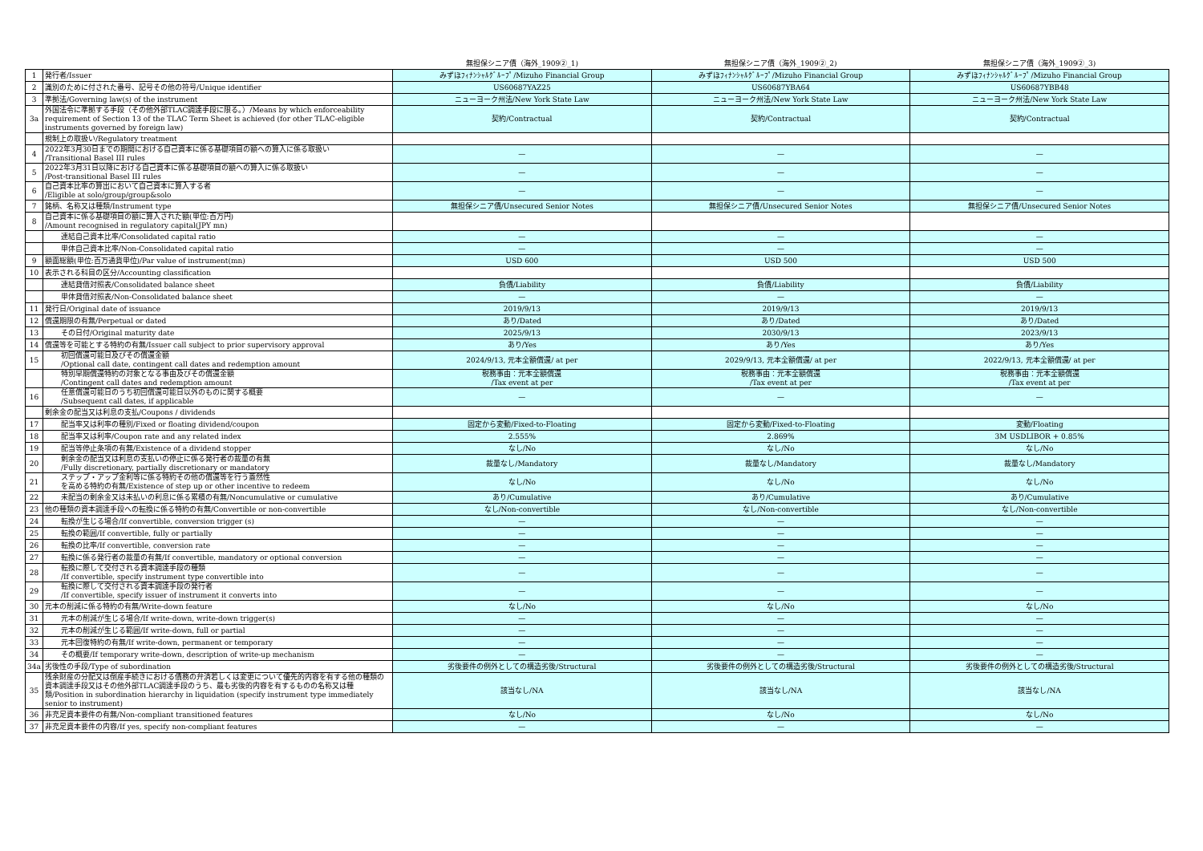| | | 無担保シニア債（海外_1909②_1) | 無担保シニア債（海外_1909②_2) | 無担保シニア債（海外_1909②_3) |
| --- | --- | --- | --- | --- |
| 1 | 発行者/Issuer | みずほﾌｨﾅﾝｼｬﾙｸﾞﾙｰﾌﾟ/Mizuho Financial Group | みずほﾌｨﾅﾝｼｬﾙｸﾞﾙｰﾌﾟ/Mizuho Financial Group | みずほﾌｨﾅﾝｼｬﾙｸﾞﾙｰﾌﾟ/Mizuho Financial Group |
| 2 | 識別のために付された番号、記号その他の符号/Unique identifier | US60687YAZ25 | US60687YBA64 | US60687YBB48 |
| 3 | 準拠法/Governing law(s) of the instrument | ニューヨーク州法/New York State Law | ニューヨーク州法/New York State Law | ニューヨーク州法/New York State Law |
| 3a | 外国法令に準拠する手段（その他外部TLAC調達手段に限る。）/Means by which enforceability requirement of Section 13 of the TLAC Term Sheet is achieved (for other TLAC-eligible instruments governed by foreign law) | 契約/Contractual | 契約/Contractual | 契約/Contractual |
| | 規制上の取扱い/Regulatory treatment | | | |
| 4 | 2022年3月30日までの期間における自己資本に係る基礎項目の額への算入に係る取扱い /Transitional Basel III rules | — | — | — |
| 5 | 2022年3月31日以降における自己資本に係る基礎項目の額への算入に係る取扱い /Post-transitional Basel III rules | — | — | — |
| 6 | 自己資本比率の算出において自己資本に算入する者 /Eligible at solo/group/group&solo | — | — | — |
| 7 | 銘柄、名称又は種類/Instrument type | 無担保シニア債/Unsecured Senior Notes | 無担保シニア債/Unsecured Senior Notes | 無担保シニア債/Unsecured Senior Notes |
| 8 | 自己資本に係る基礎項目の額に算入された額(単位:百万円) /Amount recognised in regulatory capital(JPY mn) | | | |
| | 連結自己資本比率/Consolidated capital ratio | — | — | — |
| | 単体自己資本比率/Non-Consolidated capital ratio | — | — | — |
| 9 | 額面総額(単位:百万通貨単位)/Par value of instrument(mn) | USD 600 | USD 500 | USD 500 |
| 10 | 表示される科目の区分/Accounting classification | | | |
| | 連結貸借対照表/Consolidated balance sheet | 負債/Liability | 負債/Liability | 負債/Liability |
| | 単体貸借対照表/Non-Consolidated balance sheet | — | — | — |
| 11 | 発行日/Original date of issuance | 2019/9/13 | 2019/9/13 | 2019/9/13 |
| 12 | 償還期限の有無/Perpetual or dated | あり/Dated | あり/Dated | あり/Dated |
| 13 | その日付/Original maturity date | 2025/9/13 | 2030/9/13 | 2023/9/13 |
| 14 | 償還等を可能とする特約の有無/Issuer call subject to prior supervisory approval | あり/Yes | あり/Yes | あり/Yes |
| 15 | 初回償還可能日及びその償還金額 /Optional call date, contingent call dates and redemption amount | 2024/9/13, 元本全額償還/ at per | 2029/9/13, 元本全額償還/ at per | 2022/9/13, 元本全額償還/ at per |
| | 特別早期償還特約の対象となる事由及びその償還金額 /Contingent call dates and redemption amount | 税務事由：元本全額償還 /Tax event at per | 税務事由：元本全額償還 /Tax event at per | 税務事由：元本全額償還 /Tax event at per |
| 16 | 任意償還可能日のうち初回償還可能日以外のものに関する概要 /Subsequent call dates, if applicable | — | — | — |
| | 剰余金の配当又は利息の支払/Coupons / dividends | | | |
| 17 | 配当率又は利率の種別/Fixed or floating dividend/coupon | 固定から変動/Fixed-to-Floating | 固定から変動/Fixed-to-Floating | 変動/Floating |
| 18 | 配当率又は利率/Coupon rate and any related index | 2.555% | 2.869% | 3M USDLIBOR + 0.85% |
| 19 | 配当等停止条項の有無/Existence of a dividend stopper | なし/No | なし/No | なし/No |
| 20 | 剰余金の配当又は利息の支払いの停止に係る発行者の裁量の有無 /Fully discretionary, partially discretionary or mandatory | 裁量なし/Mandatory | 裁量なし/Mandatory | 裁量なし/Mandatory |
| 21 | ステップ・アップ金利等に係る特約その他の償還等を行う蓋然性 を高める特約の有無/Existence of step up or other incentive to redeem | なし/No | なし/No | なし/No |
| 22 | 未配当の剰余金又は未払いの利息に係る累積の有無/Noncumulative or cumulative | あり/Cumulative | あり/Cumulative | あり/Cumulative |
| 23 | 他の種類の資本調達手段への転換に係る特約の有無/Convertible or non-convertible | なし/Non-convertible | なし/Non-convertible | なし/Non-convertible |
| 24 | 転換が生じる場合/If convertible, conversion trigger (s) | — | — | — |
| 25 | 転換の範囲/If convertible, fully or partially | — | — | — |
| 26 | 転換の比率/If convertible, conversion rate | — | — | — |
| 27 | 転換に係る発行者の裁量の有無/If convertible, mandatory or optional conversion | — | — | — |
| 28 | 転換に際して交付される資本調達手段の種類 /If convertible, specify instrument type convertible into | — | — | — |
| 29 | 転換に際して交付される資本調達手段の発行者 /If convertible, specify issuer of instrument it converts into | — | — | — |
| 30 | 元本の削減に係る特約の有無/Write-down feature | なし/No | なし/No | なし/No |
| 31 | 元本の削減が生じる場合/If write-down, write-down trigger(s) | — | — | — |
| 32 | 元本の削減が生じる範囲/If write-down, full or partial | — | — | — |
| 33 | 元本回復特約の有無/If write-down, permanent or temporary | — | — | — |
| 34 | その概要/If temporary write-down, description of write-up mechanism | — | — | — |
| 34a | 劣後性の手段/Type of subordination | 劣後要件の例外としての構造劣後/Structural | 劣後要件の例外としての構造劣後/Structural | 劣後要件の例外としての構造劣後/Structural |
| 35 | 残余財産の分配又は倒産手続きにおける債務の弁済若しくは変更について優先的内容を有する他の種類の資本調達手段又はその他外部TLAC調達手段のうち、最も劣後的内容を有するものの名称又は種類/Position in subordination hierarchy in liquidation (specify instrument type immediately senior to instrument) | 該当なし/NA | 該当なし/NA | 該当なし/NA |
| 36 | 非充足資本要件の有無/Non-compliant transitioned features | なし/No | なし/No | なし/No |
| 37 | 非充足資本要件の内容/If yes, specify non-compliant features | — | — | — |